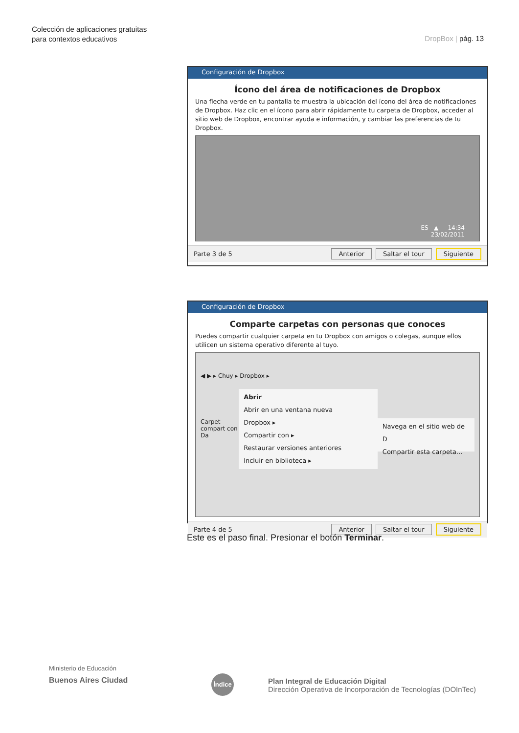Colección de aplicaciones gratuitas
para contextos educativos
DropBox | pág. 13
Configuración de Dropbox
Ícono del área de notificaciones de Dropbox
Una flecha verde en tu pantalla te muestra la ubicación del ícono del área de notificaciones de Dropbox. Haz clic en el ícono para abrir rápidamente tu carpeta de Dropbox, acceder al sitio web de Dropbox, encontrar ayuda e información, y cambiar las preferencias de tu Dropbox.
ES ▲ 14:34
23/02/2011
Parte 3 de 5 Anterior Saltar el tour Siguiente
Configuración de Dropbox
Comparte carpetas con personas que conoces
Puedes compartir cualquier carpeta en tu Dropbox con amigos o colegas, aunque ellos utilicen un sistema operativo diferente al tuyo.
◀ ▶ ▸ Chuy ▸ Dropbox ▸
Carpet compart con Da
Abrir
Abrir en una ventana nueva
Dropbox ▸
Compartir con ▸
Restaurar versiones anteriores
Incluir en biblioteca ▸
Navega en el sitio web de D
Compartir esta carpeta...
Parte 4 de 5 Anterior Saltar el tour Siguiente
Este es el paso final. Presionar el botón Terminar.
Ministerio de Educación
Buenos Aires Ciudad
Índice
Plan Integral de Educación Digital
Dirección Operativa de Incorporación de Tecnologías (DOInTec)